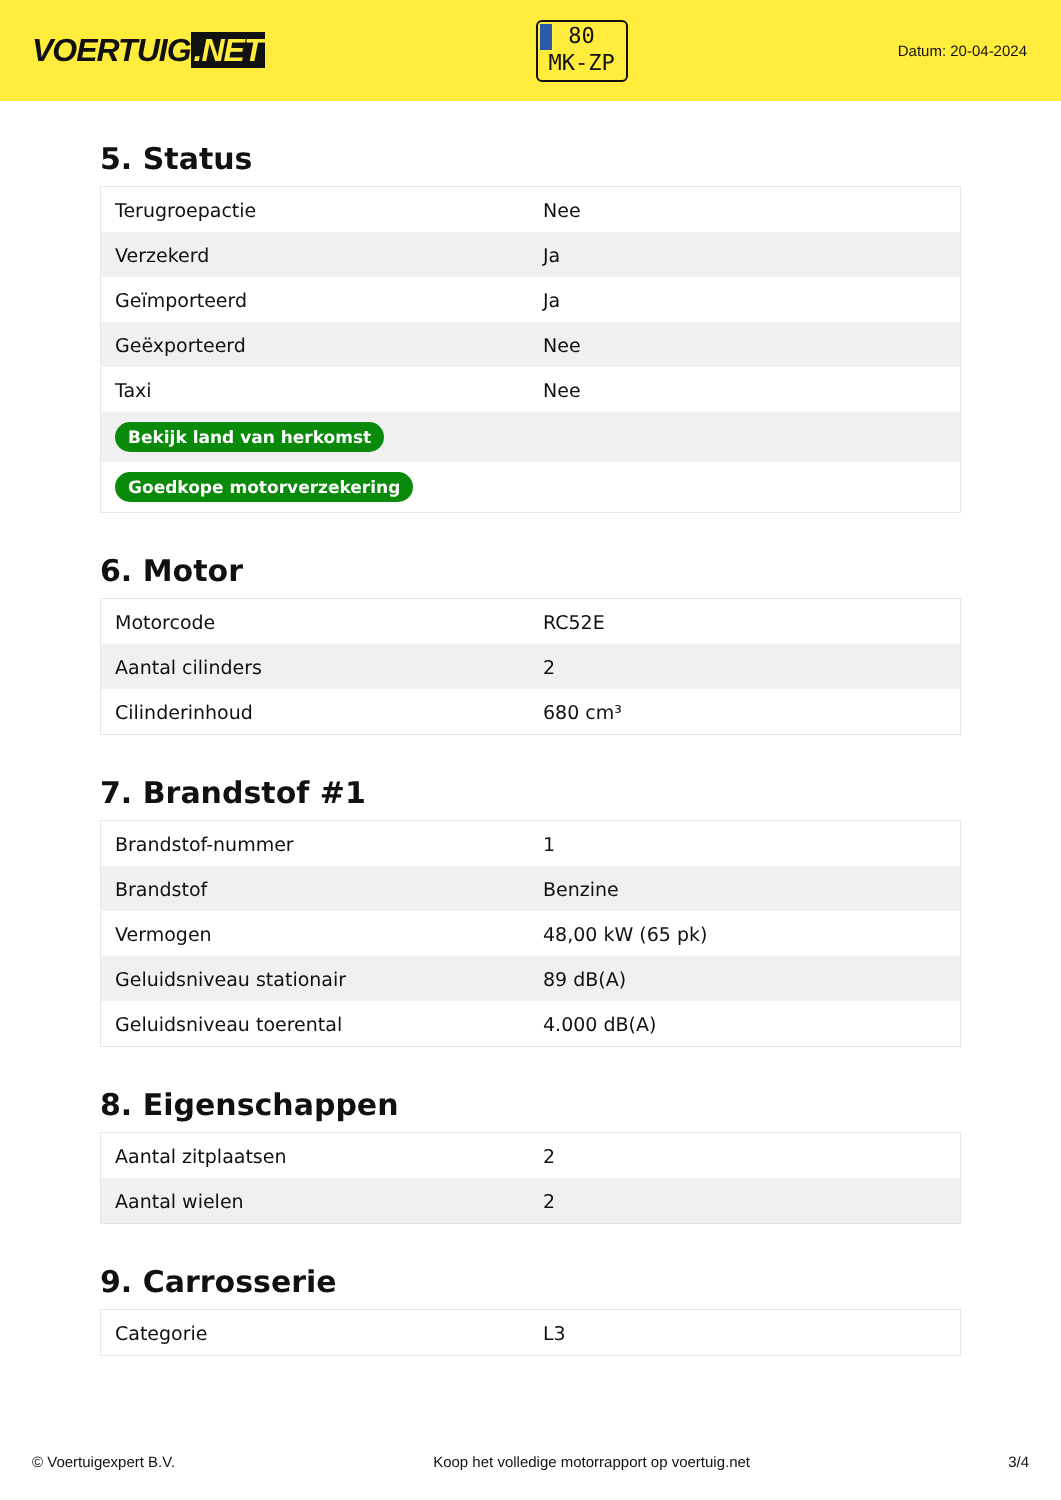VOERTUIG.NET
80
MK-ZP
Datum: 20-04-2024
5. Status
| Terugroepactie | Nee |
| Verzekerd | Ja |
| Geïmporteerd | Ja |
| Geëxporteerd | Nee |
| Taxi | Nee |
| Bekijk land van herkomst | |
| Goedkope motorverzekering | |
6. Motor
| Motorcode | RC52E |
| Aantal cilinders | 2 |
| Cilinderinhoud | 680 cm³ |
7. Brandstof #1
| Brandstof-nummer | 1 |
| Brandstof | Benzine |
| Vermogen | 48,00 kW (65 pk) |
| Geluidsniveau stationair | 89 dB(A) |
| Geluidsniveau toerental | 4.000 dB(A) |
8. Eigenschappen
| Aantal zitplaatsen | 2 |
| Aantal wielen | 2 |
9. Carrosserie
| Categorie | L3 |
© Voertuigexpert B.V. Koop het volledige motorrapport op voertuig.net 3/4